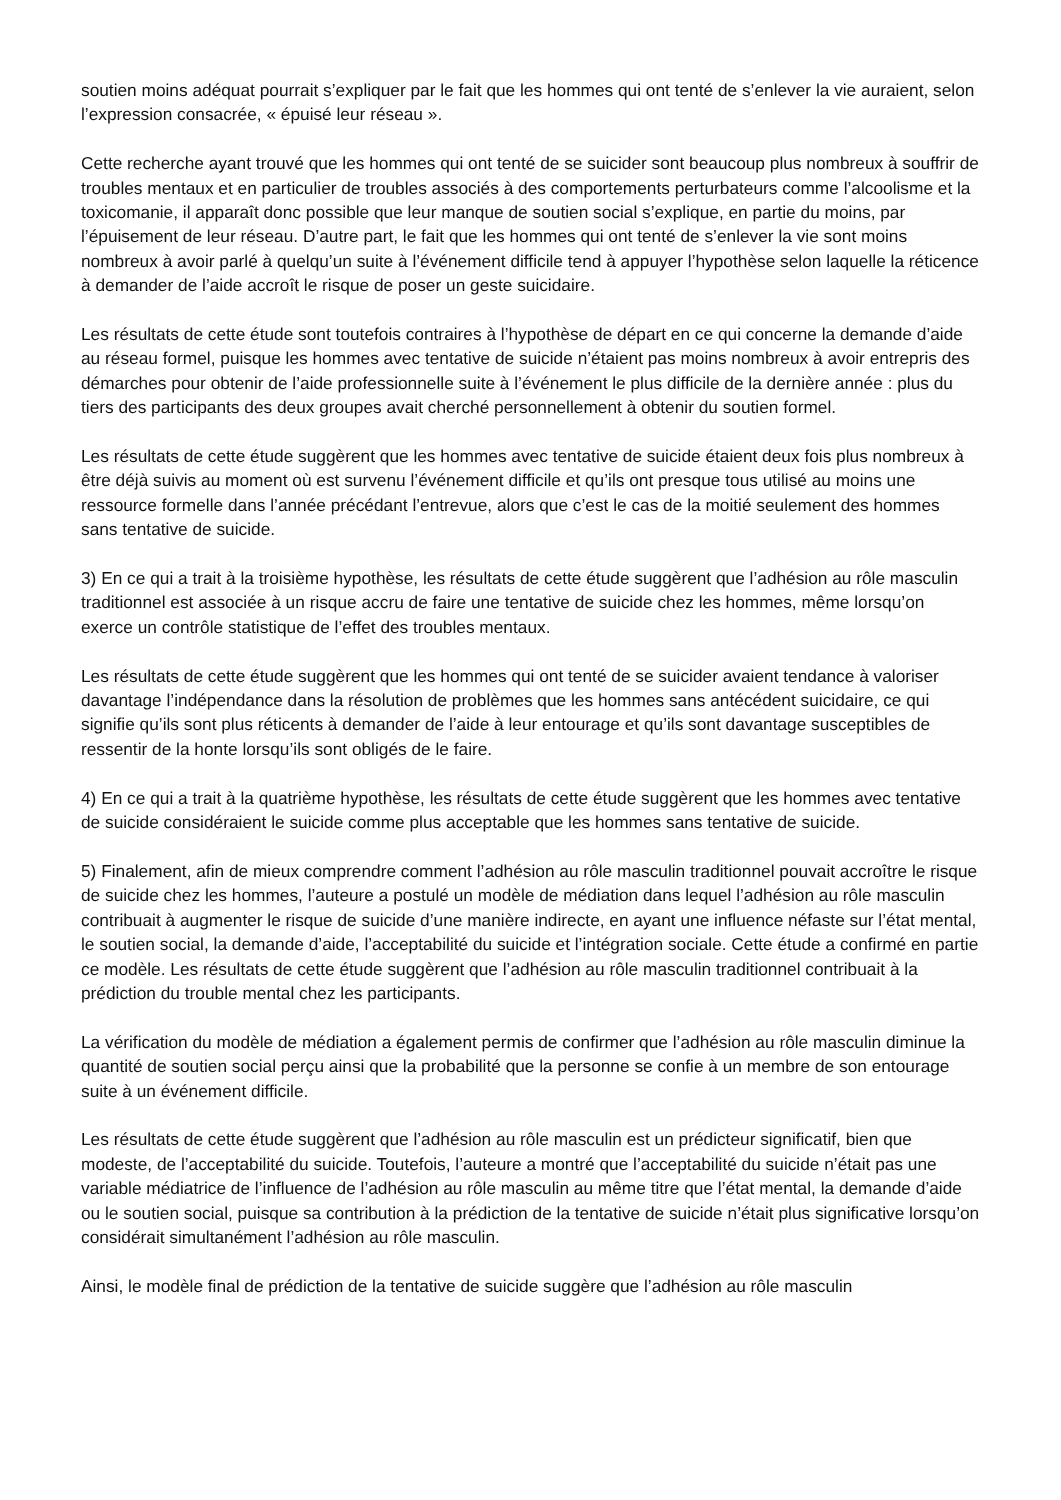soutien moins adéquat pourrait s’expliquer par le fait que les hommes qui ont tenté de s’enlever la vie auraient, selon l’expression consacrée, « épuisé leur réseau ».
Cette recherche ayant trouvé que les hommes qui ont tenté de se suicider sont beaucoup plus nombreux à souffrir de troubles mentaux et en particulier de troubles associés à des comportements perturbateurs comme l’alcoolisme et la toxicomanie, il apparaît donc possible que leur manque de soutien social s’explique, en partie du moins, par l’épuisement de leur réseau. D’autre part, le fait que les hommes qui ont tenté de s’enlever la vie sont moins nombreux à avoir parlé à quelqu’un suite à l’événement difficile tend à appuyer l’hypothèse selon laquelle la réticence à demander de l’aide accroît le risque de poser un geste suicidaire.
Les résultats de cette étude sont toutefois contraires à l’hypothèse de départ en ce qui concerne la demande d’aide au réseau formel, puisque les hommes avec tentative de suicide n’étaient pas moins nombreux à avoir entrepris des démarches pour obtenir de l’aide professionnelle suite à l’événement le plus difficile de la dernière année : plus du tiers des participants des deux groupes avait cherché personnellement à obtenir du soutien formel.
Les résultats de cette étude suggèrent que les hommes avec tentative de suicide étaient deux fois plus nombreux à être déjà suivis au moment où est survenu l’événement difficile et qu’ils ont presque tous utilisé au moins une ressource formelle dans l’année précédant l’entrevue, alors que c’est le cas de la moitié seulement des hommes sans tentative de suicide.
3) En ce qui a trait à la troisième hypothèse, les résultats de cette étude suggèrent que l’adhésion au rôle masculin traditionnel est associée à un risque accru de faire une tentative de suicide chez les hommes, même lorsqu’on exerce un contrôle statistique de l’effet des troubles mentaux.
Les résultats de cette étude suggèrent que les hommes qui ont tenté de se suicider avaient tendance à valoriser davantage l’indépendance dans la résolution de problèmes que les hommes sans antécédent suicidaire, ce qui signifie qu’ils sont plus réticents à demander de l’aide à leur entourage et qu’ils sont davantage susceptibles de ressentir de la honte lorsqu’ils sont obligés de le faire.
4) En ce qui a trait à la quatrième hypothèse, les résultats de cette étude suggèrent que les hommes avec tentative de suicide considéraient le suicide comme plus acceptable que les hommes sans tentative de suicide.
5) Finalement, afin de mieux comprendre comment l’adhésion au rôle masculin traditionnel pouvait accroître le risque de suicide chez les hommes, l’auteure a postulé un modèle de médiation dans lequel l’adhésion au rôle masculin contribuait à augmenter le risque de suicide d’une manière indirecte, en ayant une influence néfaste sur l’état mental, le soutien social, la demande d’aide, l’acceptabilité du suicide et l’intégration sociale. Cette étude a confirmé en partie ce modèle. Les résultats de cette étude suggèrent que l’adhésion au rôle masculin traditionnel contribuait à la prédiction du trouble mental chez les participants.
La vérification du modèle de médiation a également permis de confirmer que l’adhésion au rôle masculin diminue la quantité de soutien social perçu ainsi que la probabilité que la personne se confie à un membre de son entourage suite à un événement difficile.
Les résultats de cette étude suggèrent que l’adhésion au rôle masculin est un prédicteur significatif, bien que modeste, de l’acceptabilité du suicide. Toutefois, l’auteure a montré que l’acceptabilité du suicide n’était pas une variable médiatrice de l’influence de l’adhésion au rôle masculin au même titre que l’état mental, la demande d’aide ou le soutien social, puisque sa contribution à la prédiction de la tentative de suicide n’était plus significative lorsqu’on considérait simultanément l’adhésion au rôle masculin.
Ainsi, le modèle final de prédiction de la tentative de suicide suggère que l’adhésion au rôle masculin